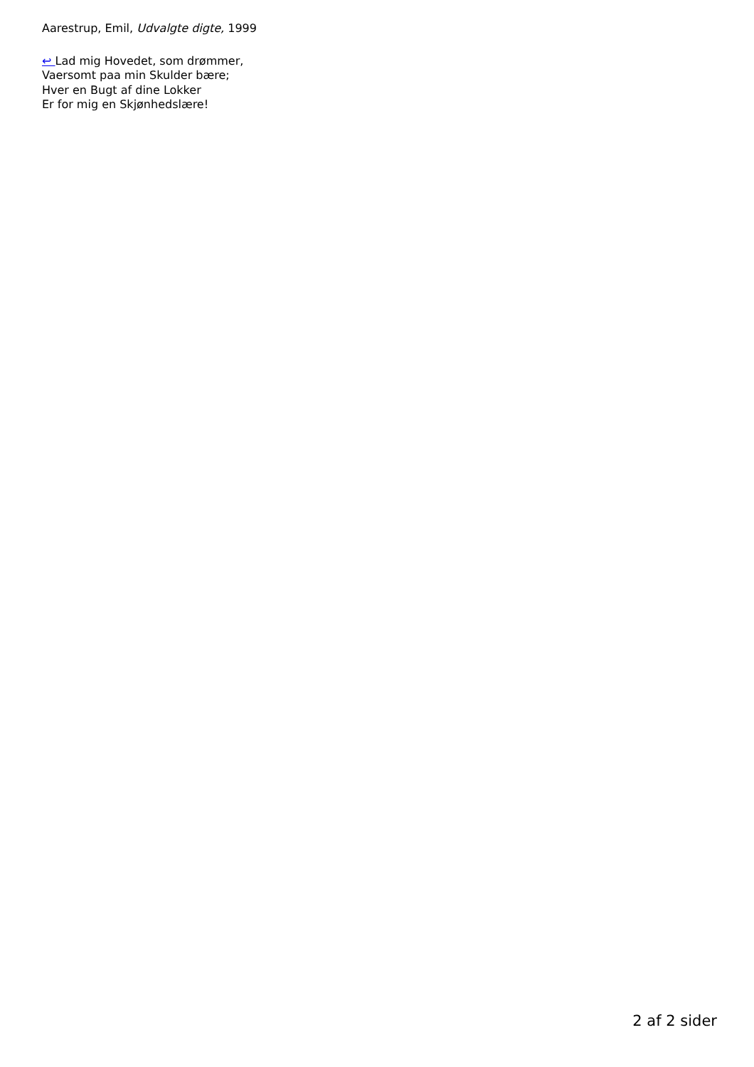Aarestrup, Emil, Udvalgte digte, 1999
↩ Lad mig Hovedet, som drømmer,
Vaersomt paa min Skulder bære;
Hver en Bugt af dine Lokker
Er for mig en Skjønhedslære!
2 af 2 sider